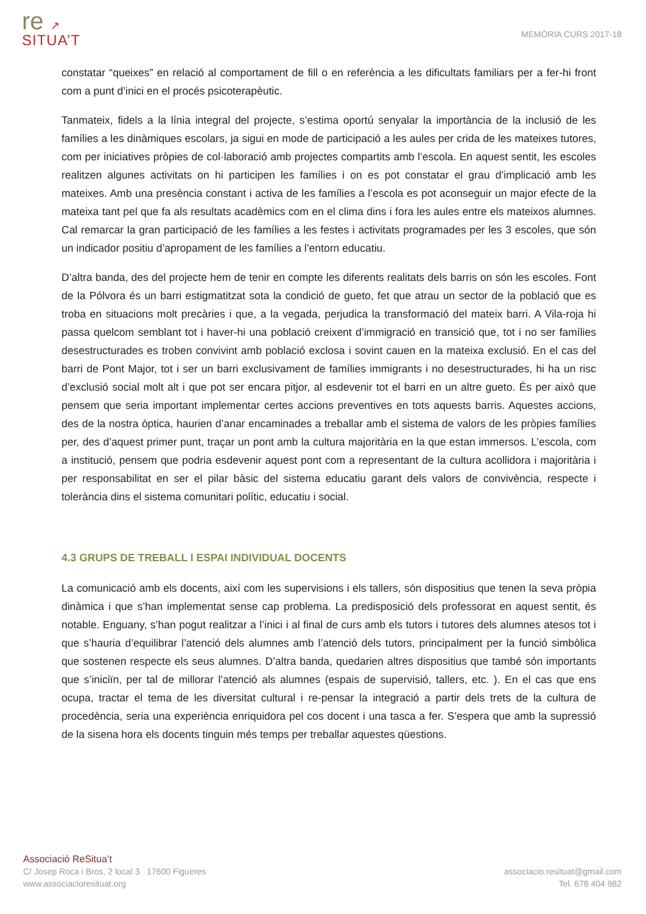re ↗
SITUA’T
MEMÒRIA CURS 2017-18
constatar “queixes” en relació al comportament de fill o en referència a les dificultats familiars per a fer-hi front com a punt d’inici en el procés psicoterapèutic.
Tanmateix, fidels a la línia integral del projecte, s’estima oportú senyalar la importància de la inclusió de les famílies a les dinàmiques escolars, ja sigui en mode de participació a les aules per crida de les mateixes tutores, com per iniciatives pròpies de col·laboració amb projectes compartits amb l’escola. En aquest sentit, les escoles realitzen algunes activitats on hi participen les famílies i on es pot constatar el grau d’implicació amb les mateixes. Amb una presència constant i activa de les famílies a l’escola es pot aconseguir un major efecte de la mateixa tant pel que fa als resultats acadèmics com en el clima dins i fora les aules entre els mateixos alumnes. Cal remarcar la gran participació de les famílies a les festes i activitats programades per les 3 escoles, que són un indicador positiu d’apropament de les famílies a l’entorn educatiu.
D’altra banda, des del projecte hem de tenir en compte les diferents realitats dels barris on són les escoles. Font de la Pólvora és un barri estigmatitzat sota la condició de gueto, fet que atrau un sector de la població que es troba en situacions molt precàries i que, a la vegada, perjudica la transformació del mateix barri. A Vila-roja hi passa quelcom semblant tot i haver-hi una població creixent d’immigració en transició que, tot i no ser famílies desestructurades es troben convivint amb població exclosa i sovint cauen en la mateixa exclusió. En el cas del barri de Pont Major, tot i ser un barri exclusivament de famílies immigrants i no desestructurades, hi ha un risc d’exclusió social molt alt i que pot ser encara pitjor, al esdevenir tot el barri en un altre gueto. És per això que pensem que seria important implementar certes accions preventives en tots aquests barris. Aquestes accions, des de la nostra òptica, haurien d’anar encaminades a treballar amb el sistema de valors de les pròpies famílies per, des d’aquest primer punt, traçar un pont amb la cultura majoritària en la que estan immersos. L’escola, com a institució, pensem que podria esdevenir aquest pont com a representant de la cultura acollidora i majoritària i per responsabilitat en ser el pilar bàsic del sistema educatiu garant dels valors de convivència, respecte i tolerància dins el sistema comunitari polític, educatiu i social.
4.3 GRUPS DE TREBALL I ESPAI INDIVIDUAL DOCENTS
La comunicació amb els docents, així com les supervisions i els tallers, són dispositius que tenen la seva pròpia dinàmica i que s’han implementat sense cap problema. La predisposició dels professorat en aquest sentit, és notable. Enguany, s’han pogut realitzar a l’inici i al final de curs amb els tutors i tutores dels alumnes atesos tot i que s’hauria d’equilibrar l’atenció dels alumnes amb l’atenció dels tutors, principalment per la funció simbòlica que sostenen respecte els seus alumnes. D’altra banda, quedarien altres dispositius que també són importants que s’iniciïn, per tal de millorar l’atenció als alumnes (espais de supervisió, tallers, etc. ). En el cas que ens ocupa, tractar el tema de les diversitat cultural i re-pensar la integració a partir dels trets de la cultura de procedència, seria una experiència enriquidora pel cos docent i una tasca a fer. S’espera que amb la supressió de la sisena hora els docents tinguin més temps per treballar aquestes qüestions.
Associació ReSitua’t
C/ Josep Roca i Bros, 2 local 3 17600 Figueres
www.associacioresituat.org
associacio.resituat@gmail.com
Tel. 678 404 982